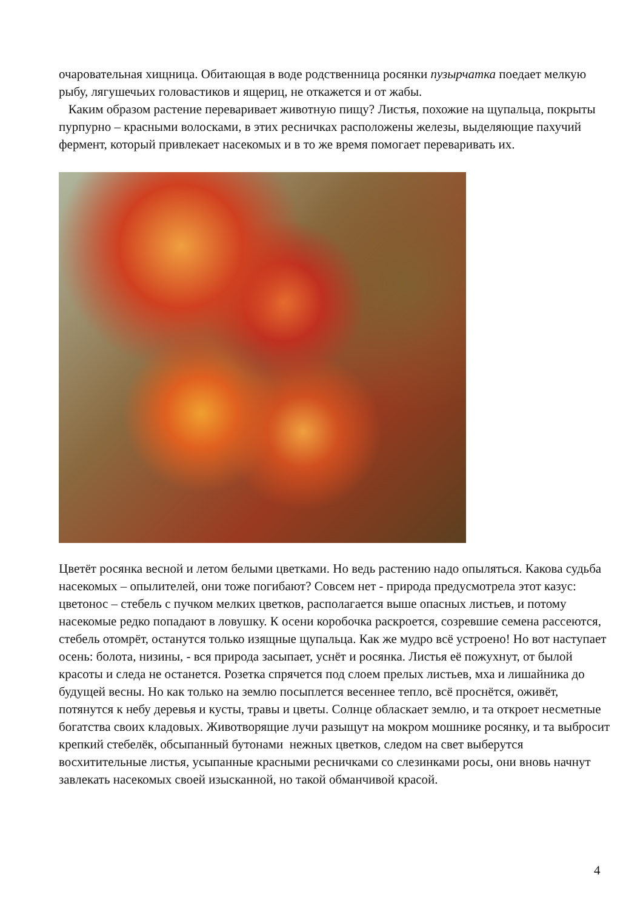очаровательная хищница. Обитающая в воде родственница росянки пузырчатка поедает мелкую рыбу, лягушечьих головастиков и ящериц, не откажется и от жабы.
Каким образом растение переваривает животную пищу? Листья, похожие на щупальца, покрыты пурпурно – красными волосками, в этих ресничках расположены железы, выделяющие пахучий фермент, который привлекает насекомых и в то же время помогает переваривать их.
Цветёт росянка весной и летом белыми цветками. Но ведь растению надо опыляться. Какова судьба насекомых – опылителей, они тоже погибают? Совсем нет - природа предусмотрела этот казус: цветонос – стебель с пучком мелких цветков, располагается выше опасных листьев, и потому насекомые редко попадают в ловушку. К осени коробочка раскроется, созревшие семена рассеются, стебель отомрёт, останутся только изящные щупальца. Как же мудро всё устроено! Но вот наступает осень: болота, низины, - вся природа засыпает, уснёт и росянка. Листья её пожухнут, от былой красоты и следа не останется. Розетка спрячется под слоем прелых листьев, мха и лишайника до будущей весны. Но как только на землю посыплется весеннее тепло, всё проснётся, оживёт, потянутся к небу деревья и кусты, травы и цветы. Солнце обласкает землю, и та откроет несметные богатства своих кладовых. Животворящие лучи разыщут на мокром мошнике росянку, и та выбросит крепкий стебелёк, обсыпанный бутонами нежных цветков, следом на свет выберутся восхитительные листья, усыпанные красными ресничками со слезинками росы, они вновь начнут завлекать насекомых своей изысканной, но такой обманчивой красой.
4